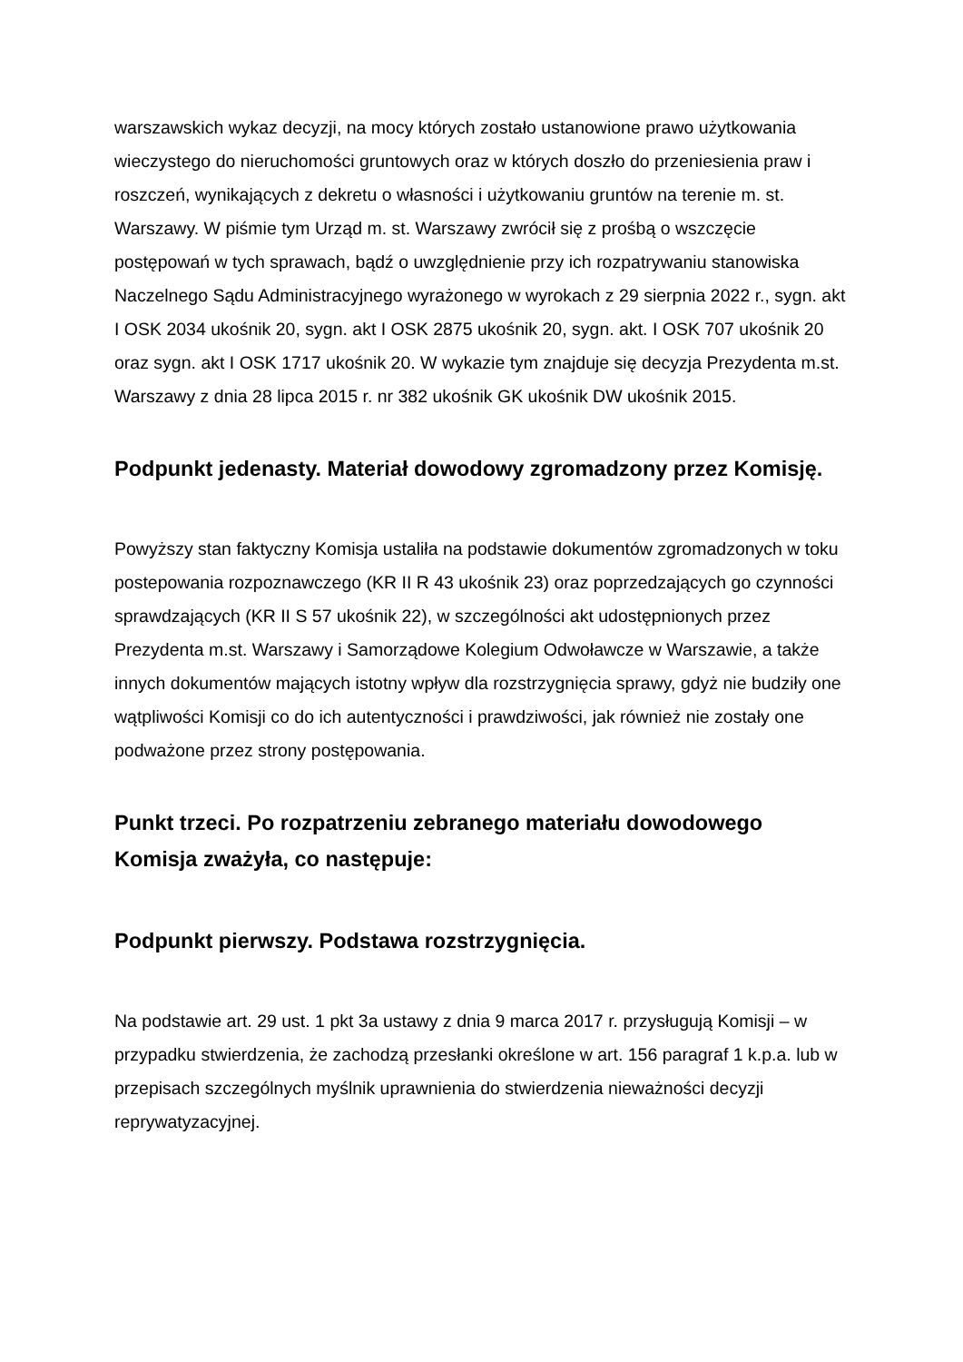warszawskich wykaz decyzji, na mocy których zostało ustanowione prawo użytkowania wieczystego do nieruchomości gruntowych oraz w których doszło do przeniesienia praw i roszczeń, wynikających z dekretu o własności i użytkowaniu gruntów na terenie m. st. Warszawy. W piśmie tym Urząd m. st. Warszawy zwrócił się z prośbą o wszczęcie postępowań w tych sprawach, bądź o uwzględnienie przy ich rozpatrywaniu stanowiska Naczelnego Sądu Administracyjnego wyrażonego w wyrokach z 29 sierpnia 2022 r., sygn. akt I OSK 2034 ukośnik 20, sygn. akt I OSK 2875 ukośnik 20, sygn. akt. I OSK 707 ukośnik 20 oraz sygn. akt I OSK 1717 ukośnik 20. W wykazie tym znajduje się decyzja Prezydenta m.st. Warszawy z dnia 28 lipca 2015 r. nr 382 ukośnik GK ukośnik DW ukośnik 2015.
Podpunkt jedenasty. Materiał dowodowy zgromadzony przez Komisję.
Powyższy stan faktyczny Komisja ustaliła na podstawie dokumentów zgromadzonych w toku postepowania rozpoznawczego (KR II R 43 ukośnik 23) oraz poprzedzających go czynności sprawdzających (KR II S 57 ukośnik 22), w szczególności akt udostępnionych przez Prezydenta m.st. Warszawy i Samorządowe Kolegium Odwoławcze w Warszawie, a także innych dokumentów mających istotny wpływ dla rozstrzygnięcia sprawy, gdyż nie budziły one wątpliwości Komisji co do ich autentyczności i prawdziwości, jak również nie zostały one podważone przez strony postępowania.
Punkt trzeci. Po rozpatrzeniu zebranego materiału dowodowego Komisja zważyła, co następuje:
Podpunkt pierwszy. Podstawa rozstrzygnięcia.
Na podstawie art. 29 ust. 1 pkt 3a ustawy z dnia 9 marca 2017 r. przysługują Komisji – w przypadku stwierdzenia, że zachodzą przesłanki określone w art. 156 paragraf 1 k.p.a. lub w przepisach szczególnych myślnik uprawnienia do stwierdzenia nieważności decyzji reprywatyzacyjnej.